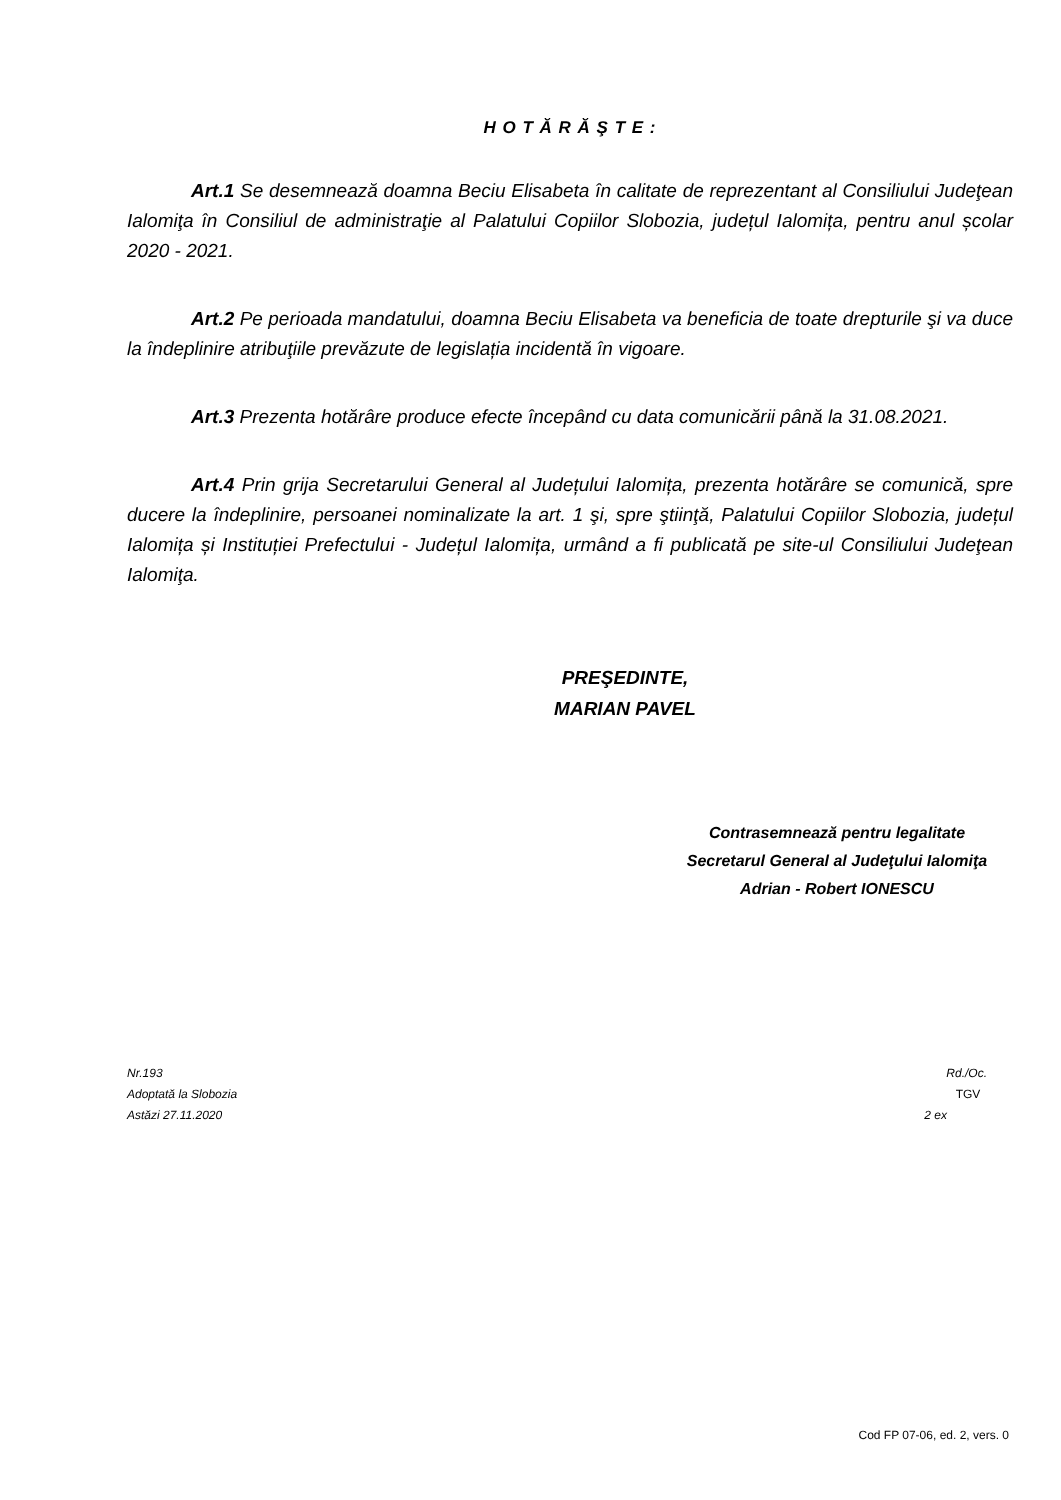H O T Ă R Ă Ş T E :
Art.1 Se desemnează doamna Beciu Elisabeta în calitate de reprezentant al Consiliului Judeţean Ialomiţa în Consiliul de administraţie al Palatului Copiilor Slobozia, județul Ialomița, pentru anul școlar 2020 - 2021.
Art.2 Pe perioada mandatului, doamna Beciu Elisabeta va beneficia de toate drepturile şi va duce la îndeplinire atribuţiile prevăzute de legislația incidentă în vigoare.
Art.3 Prezenta hotărâre produce efecte începând cu data comunicării până la 31.08.2021.
Art.4 Prin grija Secretarului General al Județului Ialomița, prezenta hotărâre se comunică, spre ducere la îndeplinire, persoanei nominalizate la art. 1 şi, spre ştiinţă, Palatului Copiilor Slobozia, județul Ialomița și Instituției Prefectului - Județul Ialomița, urmând a fi publicată pe site-ul Consiliului Judeţean Ialomiţa.
PREŞEDINTE,
MARIAN PAVEL
Contrasemnează pentru legalitate
Secretarul General al Judeţului Ialomiţa
Adrian - Robert IONESCU
Nr.193
Adoptată la Slobozia
Astăzi 27.11.2020
Rd./Oc.
TGV
2 ex
Cod FP 07-06, ed. 2, vers. 0